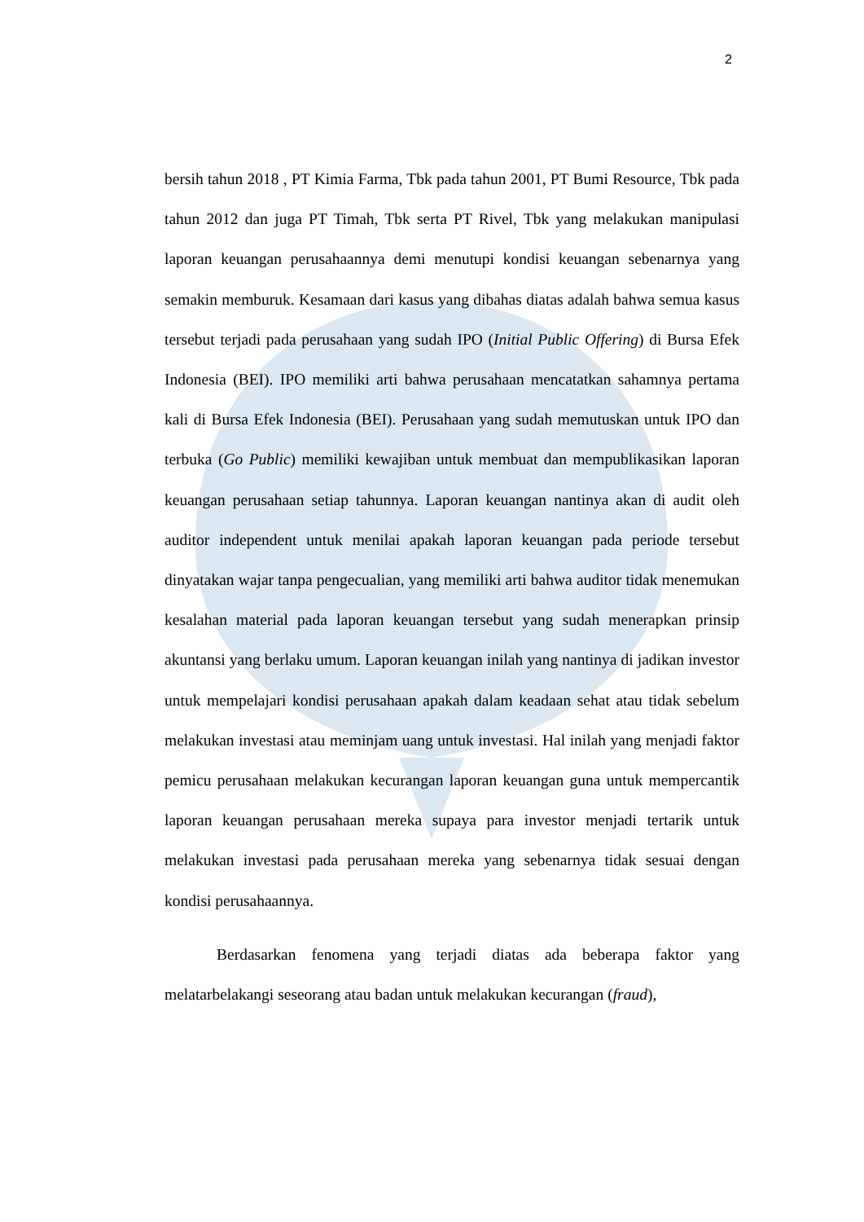2
bersih tahun 2018 , PT Kimia Farma, Tbk pada tahun 2001, PT Bumi Resource, Tbk pada tahun 2012 dan juga PT Timah, Tbk serta PT Rivel, Tbk yang melakukan manipulasi laporan keuangan perusahaannya demi menutupi kondisi keuangan sebenarnya yang semakin memburuk. Kesamaan dari kasus yang dibahas diatas adalah bahwa semua kasus tersebut terjadi pada perusahaan yang sudah IPO (Initial Public Offering) di Bursa Efek Indonesia (BEI). IPO memiliki arti bahwa perusahaan mencatatkan sahamnya pertama kali di Bursa Efek Indonesia (BEI). Perusahaan yang sudah memutuskan untuk IPO dan terbuka (Go Public) memiliki kewajiban untuk membuat dan mempublikasikan laporan keuangan perusahaan setiap tahunnya. Laporan keuangan nantinya akan di audit oleh auditor independent untuk menilai apakah laporan keuangan pada periode tersebut dinyatakan wajar tanpa pengecualian, yang memiliki arti bahwa auditor tidak menemukan kesalahan material pada laporan keuangan tersebut yang sudah menerapkan prinsip akuntansi yang berlaku umum. Laporan keuangan inilah yang nantinya di jadikan investor untuk mempelajari kondisi perusahaan apakah dalam keadaan sehat atau tidak sebelum melakukan investasi atau meminjam uang untuk investasi. Hal inilah yang menjadi faktor pemicu perusahaan melakukan kecurangan laporan keuangan guna untuk mempercantik laporan keuangan perusahaan mereka supaya para investor menjadi tertarik untuk melakukan investasi pada perusahaan mereka yang sebenarnya tidak sesuai dengan kondisi perusahaannya.
Berdasarkan fenomena yang terjadi diatas ada beberapa faktor yang melatarbelakangi seseorang atau badan untuk melakukan kecurangan (fraud),